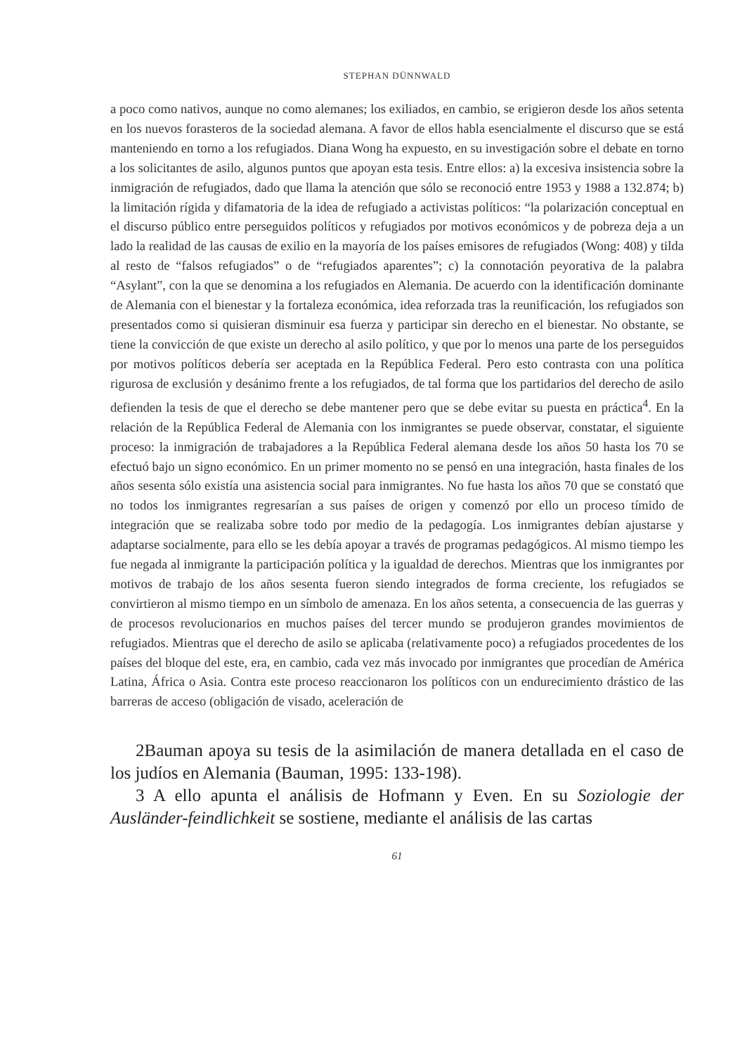STEPHAN DÜNNWALD
a poco como nativos, aunque no como alemanes; los exiliados, en cambio, se erigieron desde los años setenta en los nuevos forasteros de la sociedad alemana. A favor de ellos habla esencialmente el discurso que se está manteniendo en torno a los refugiados. Diana Wong ha expuesto, en su investigación sobre el debate en torno a los solicitantes de asilo, algunos puntos que apoyan esta tesis. Entre ellos: a) la excesiva insistencia sobre la inmigración de refugiados, dado que llama la atención que sólo se reconoció entre 1953 y 1988 a 132.874; b) la limitación rígida y difamatoria de la idea de refugiado a activistas políticos: “la polarización conceptual en el discurso público entre perseguidos políticos y refugiados por motivos económicos y de pobreza deja a un lado la realidad de las causas de exilio en la mayoría de los países emisores de refugiados (Wong: 408) y tilda al resto de “falsos refugiados” o de “refugiados aparentes”; c) la connotación peyorativa de la palabra “Asylant”, con la que se denomina a los refugiados en Alemania. De acuerdo con la identificación dominante de Alemania con el bienestar y la fortaleza económica, idea reforzada tras la reunificación, los refugiados son presentados como si quisieran disminuir esa fuerza y participar sin derecho en el bienestar. No obstante, se tiene la convicción de que existe un derecho al asilo político, y que por lo menos una parte de los perseguidos por motivos políticos debería ser aceptada en la República Federal. Pero esto contrasta con una política rigurosa de exclusión y desánimo frente a los refugiados, de tal forma que los partidarios del derecho de asilo defienden la tesis de que el derecho se debe mantener pero que se debe evitar su puesta en práctica<sup>4</sup>. En la relación de la República Federal de Alemania con los inmigrantes se puede observar, constatar, el siguiente proceso: la inmigración de trabajadores a la República Federal alemana desde los años 50 hasta los 70 se efectuó bajo un signo económico. En un primer momento no se pensó en una integración, hasta finales de los años sesenta sólo existía una asistencia social para inmigrantes. No fue hasta los años 70 que se constató que no todos los inmigrantes regresarían a sus países de origen y comenzó por ello un proceso tímido de integración que se realizaba sobre todo por medio de la pedagogía. Los inmigrantes debían ajustarse y adaptarse socialmente, para ello se les debía apoyar a través de programas pedagógicos. Al mismo tiempo les fue negada al inmigrante la participación política y la igualdad de derechos. Mientras que los inmigrantes por motivos de trabajo de los años sesenta fueron siendo integrados de forma creciente, los refugiados se convirtieron al mismo tiempo en un símbolo de amenaza. En los años setenta, a consecuencia de las guerras y de procesos revolucionarios en muchos países del tercer mundo se produjeron grandes movimientos de refugiados. Mientras que el derecho de asilo se aplicaba (relativamente poco) a refugiados procedentes de los países del bloque del este, era, en cambio, cada vez más invocado por inmigrantes que procedían de América Latina, África o Asia. Contra este proceso reaccionaron los políticos con un endurecimiento drástico de las barreras de acceso (obligación de visado, aceleración de
2Bauman apoya su tesis de la asimilación de manera detallada en el caso de los judíos en Alemania (Bauman, 1995: 133-198).
3 A ello apunta el análisis de Hofmann y Even. En su Soziologie der Ausländer-feindlichkeit se sostiene, mediante el análisis de las cartas
61